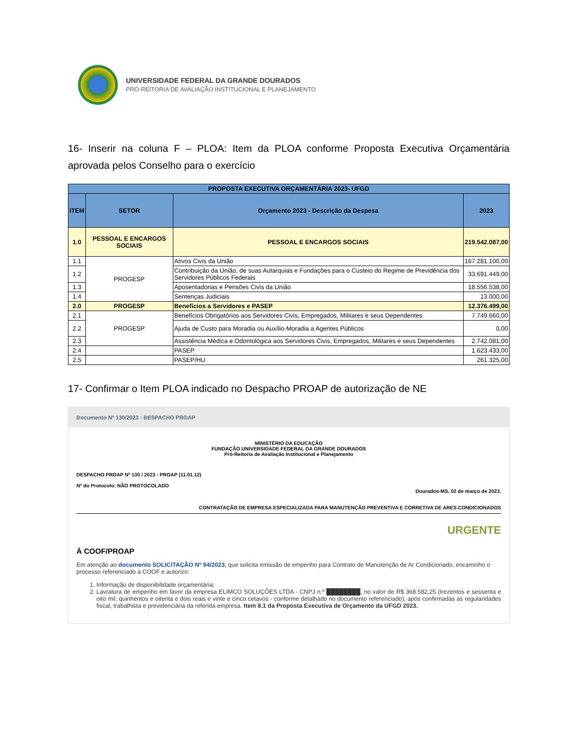UNIVERSIDADE FEDERAL DA GRANDE DOURADOS
PRÓ-REITORIA DE AVALIAÇÃO INSTITUCIONAL E PLANEJAMENTO
16- Inserir na coluna F – PLOA: Item da PLOA conforme Proposta Executiva Orçamentária aprovada pelos Conselho para o exercício
| PROPOSTA EXECUTIVA ORÇAMENTÁRIA 2023- UFGD | | | |
| --- | --- | --- | --- |
| ITEM | SETOR | Orçamento 2023 - Descrição da Despesa | 2023 |
| 1.0 | PESSOAL E ENCARGOS SOCIAIS | PESSOAL E ENCARGOS SOCIAIS | 219.542.087,00 |
| 1.1 | PROGESP | Ativos Civis da União | 167.281.100,00 |
| 1.2 | | Contribuição da União, de suas Autarquias e Fundações para o Custeio do Regime de Previdência dos Servidores Públicos Federais | 33.691.449,00 |
| 1.3 | | Aposentadorias e Pensões Civis da União | 18.556.538,00 |
| 1.4 | | Sentenças Judiciais | 13.000,00 |
| 2.0 | PROGESP | Benefícios a Servidores e PASEP | 12.376.499,00 |
| 2.1 | PROGESP | Benefícios Obrigatórios aos Servidores Civis, Empregados, Militares e seus Dependentes | 7.749.660,00 |
| 2.2 | | Ajuda de Custo para Moradia ou Auxílio-Moradia a Agentes Públicos | 0,00 |
| 2.3 | | Assistência Médica e Odontológica aos Servidores Civis, Empregados, Militares e seus Dependentes | 2.742.081,00 |
| 2.4 | | PASEP | 1.623.433,00 |
| 2.5 | | PASEP/HU | 261.325,00 |
17- Confirmar o Item PLOA indicado no Despacho PROAP de autorização de NE
Documento Nº 130/2023 - DESPACHO PROAP
MINISTÉRIO DA EDUCAÇÃO
FUNDAÇÃO UNIVERSIDADE FEDERAL DA GRANDE DOURADOS
Pró-Reitoria de Avaliação Institucional e Planejamento
DESPACHO PROAP Nº 130 / 2023 - PROAP (11.01.12)
Nº do Protocolo: NÃO PROTOCOLADO
Dourados-MS, 02 de março de 2023.
CONTRATAÇÃO DE EMPRESA ESPECIALIZADA PARA MANUTENÇÃO PREVENTIVA E CORRETIVA DE ARES CONDICIONADOS
URGENTE
À COOF/PROAP
Em atenção ao documento SOLICITAÇÃO Nº 94/2023, que solicita emissão de empenho para Contrato de Manutenção de Ar Condicionado, encaminho o processo referenciado à COOF e autorizo:
1. Informação de disponibilidade orçamentária;
2. Lavratura de empenho em favor da empresa ELIMCO SOLUÇÕES LTDA - CNPJ n.º ████████, no valor de R$ 368.582,25 (trezentos e sessenta e oito mil, quinhentos e oitenta e dois reais e vinte e cinco cetavos - conforme detalhado no documento referenciado), após confirmadas as regularidades fiscal, trabalhista e previdenciária da referida empresa. Item 8.1 da Proposta Executiva de Orçamento da UFGD 2023.